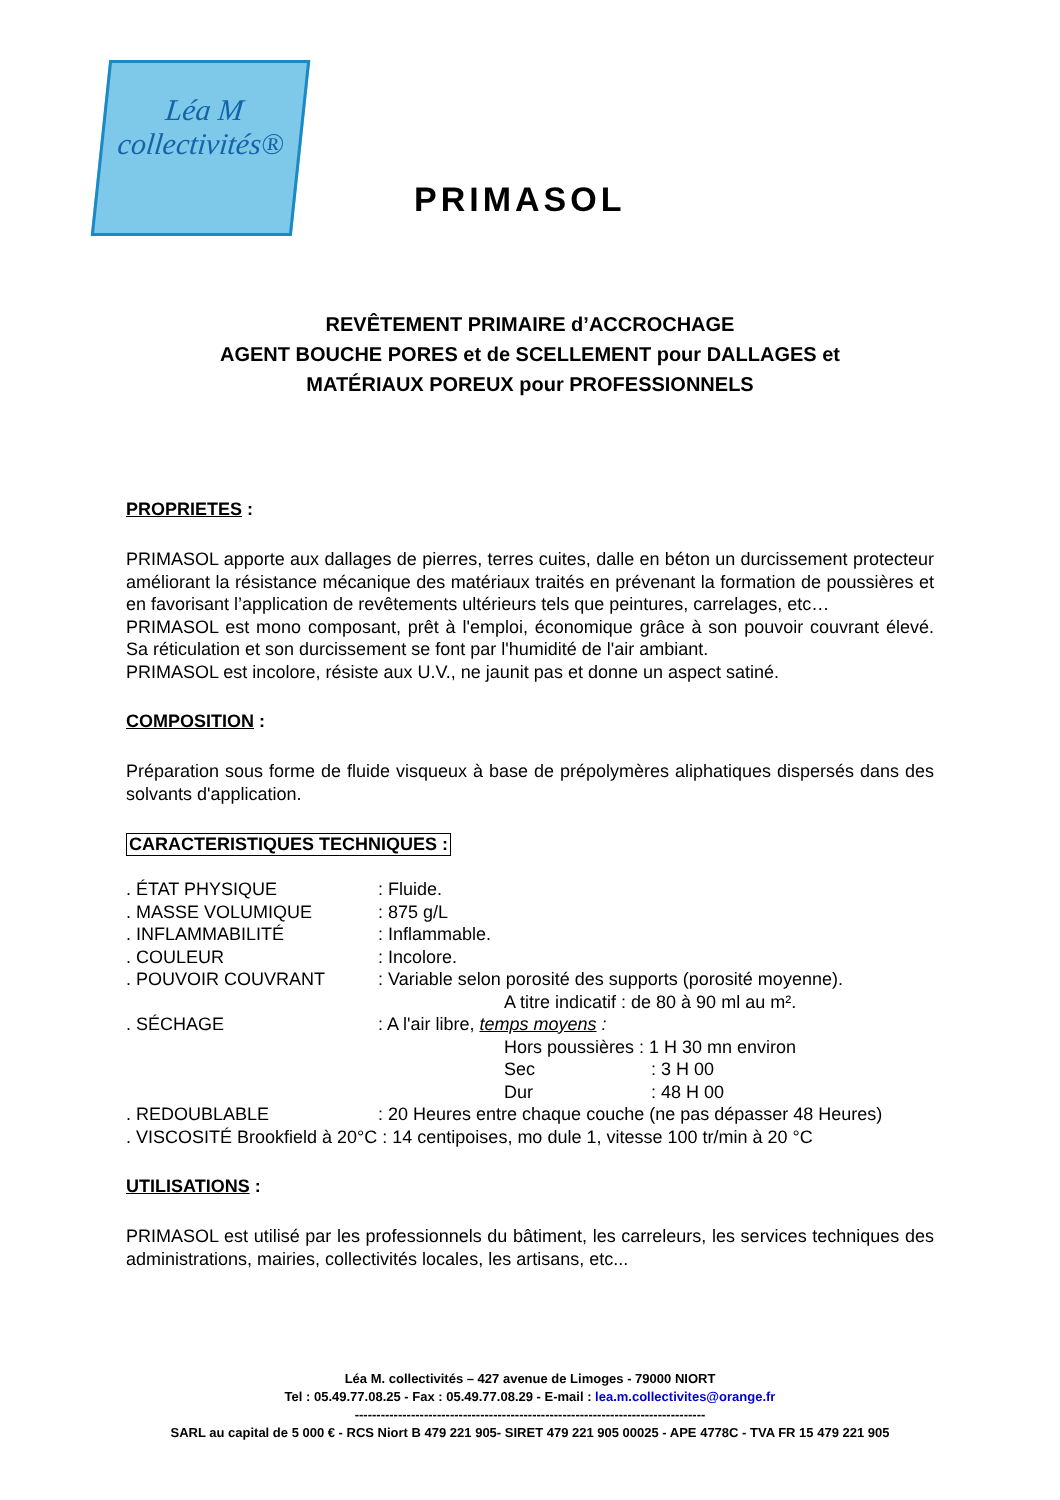Léa M
collectivités®
PRIMASOL
REVÊTEMENT PRIMAIRE d’ACCROCHAGE
AGENT BOUCHE PORES et de SCELLEMENT pour DALLAGES et
MATÉRIAUX POREUX pour PROFESSIONNELS
PROPRIETES :
PRIMASOL apporte aux dallages de pierres, terres cuites, dalle en béton un durcissement protecteur améliorant la résistance mécanique des matériaux traités en prévenant la formation de poussières et en favorisant l’application de revêtements ultérieurs tels que peintures, carrelages, etc…
PRIMASOL est mono composant, prêt à l'emploi, économique grâce à son pouvoir couvrant élevé. Sa réticulation et son durcissement se font par l'humidité de l'air ambiant.
PRIMASOL est incolore, résiste aux U.V., ne jaunit pas et donne un aspect satiné.
COMPOSITION :
Préparation sous forme de fluide visqueux à base de prépolymères aliphatiques dispersés dans des solvants d'application.
CARACTERISTIQUES TECHNIQUES :
. ÉTAT PHYSIQUE: Fluide.
. MASSE VOLUMIQUE: 875 g/L
. INFLAMMABILITÉ: Inflammable.
. COULEUR: Incolore.
. POUVOIR COUVRANT: Variable selon porosité des supports (porosité moyenne).
A titre indicatif : de 80 à 90 ml au m².
. SÉCHAGE: A l'air libre, temps moyens :
Hors poussières : 1 H 30 mn environ
Sec: 3 H 00
Dur: 48 H 00
. REDOUBLABLE: 20 Heures entre chaque couche (ne pas dépasser 48 Heures)
. VISCOSITÉ Brookfield à 20°C : 14 centipoises, mo dule 1, vitesse 100 tr/min à 20 °C
UTILISATIONS :
PRIMASOL est utilisé par les professionnels du bâtiment, les carreleurs, les services techniques des administrations, mairies, collectivités locales, les artisans, etc...
Léa M. collectivités – 427 avenue de Limoges - 79000 NIORT
Tel : 05.49.77.08.25 - Fax : 05.49.77.08.29 - E-mail : lea.m.collectivites@orange.fr
---------------------------------------------------------------------------------
SARL au capital de 5 000 € - RCS Niort B 479 221 905- SIRET 479 221 905 00025 - APE 4778C - TVA FR 15 479 221 905